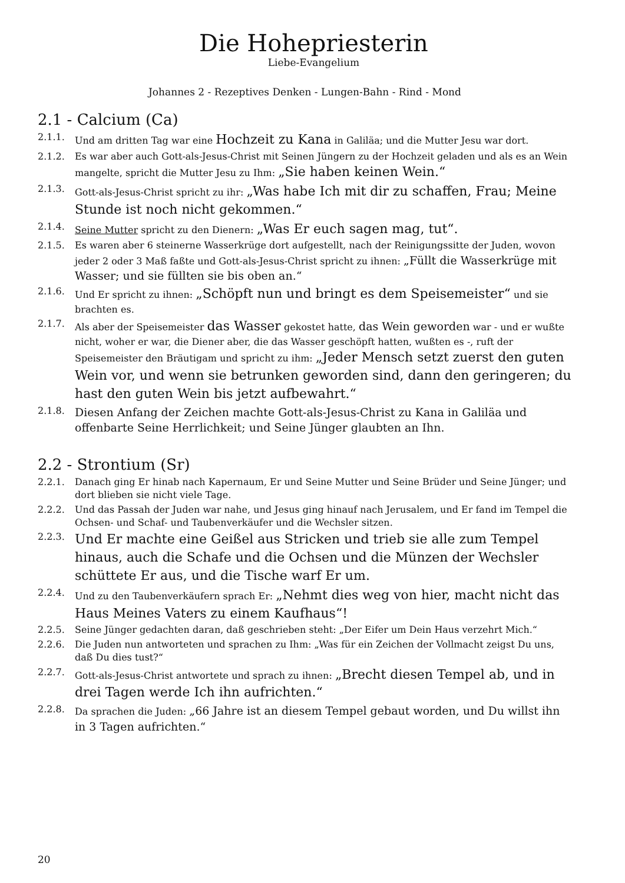Die Hohepriesterin
Liebe-Evangelium
Johannes 2 - Rezeptives Denken - Lungen-Bahn - Rind - Mond
2.1 - Calcium (Ca)
2.1.1. Und am dritten Tag war eine Hochzeit zu Kana in Galiläa; und die Mutter Jesu war dort.
2.1.2. Es war aber auch Gott-als-Jesus-Christ mit Seinen Jüngern zu der Hochzeit geladen und als es an Wein mangelte, spricht die Mutter Jesu zu Ihm: „Sie haben keinen Wein.“
2.1.3. Gott-als-Jesus-Christ spricht zu ihr: „Was habe Ich mit dir zu schaffen, Frau; Meine Stunde ist noch nicht gekommen.“
2.1.4. Seine Mutter spricht zu den Dienern: „Was Er euch sagen mag, tut“.
2.1.5. Es waren aber 6 steinerne Wasserkrüge dort aufgestellt, nach der Reinigungssitte der Juden, wovon jeder 2 oder 3 Maß faßte und Gott-als-Jesus-Christ spricht zu ihnen: „Füllt die Wasserkrüge mit Wasser; und sie füllten sie bis oben an.“
2.1.6. Und Er spricht zu ihnen: „Schöpft nun und bringt es dem Speisemeister“ und sie brachten es.
2.1.7. Als aber der Speisemeister das Wasser gekostet hatte, das Wein geworden war - und er wußte nicht, woher er war, die Diener aber, die das Wasser geschöpft hatten, wußten es -, ruft der Speisemeister den Bräutigam und spricht zu ihm: „Jeder Mensch setzt zuerst den guten Wein vor, und wenn sie betrunken geworden sind, dann den geringeren; du hast den guten Wein bis jetzt aufbewahrt.“
2.1.8. Diesen Anfang der Zeichen machte Gott-als-Jesus-Christ zu Kana in Galiläa und offenbarte Seine Herrlichkeit; und Seine Jünger glaubten an Ihn.
2.2 - Strontium (Sr)
2.2.1. Danach ging Er hinab nach Kapernaum, Er und Seine Mutter und Seine Brüder und Seine Jünger; und dort blieben sie nicht viele Tage.
2.2.2. Und das Passah der Juden war nahe, und Jesus ging hinauf nach Jerusalem, und Er fand im Tempel die Ochsen- und Schaf- und Taubenverkäufer und die Wechsler sitzen.
2.2.3. Und Er machte eine Geißel aus Stricken und trieb sie alle zum Tempel hinaus, auch die Schafe und die Ochsen und die Münzen der Wechsler schüttete Er aus, und die Tische warf Er um.
2.2.4. Und zu den Taubenverkäufern sprach Er: „Nehmt dies weg von hier, macht nicht das Haus Meines Vaters zu einem Kaufhaus“!
2.2.5. Seine Jünger gedachten daran, daß geschrieben steht: „Der Eifer um Dein Haus verzehrt Mich.“
2.2.6. Die Juden nun antworteten und sprachen zu Ihm: „Was für ein Zeichen der Vollmacht zeigst Du uns, daß Du dies tust?“
2.2.7. Gott-als-Jesus-Christ antwortete und sprach zu ihnen: „Brecht diesen Tempel ab, und in drei Tagen werde Ich ihn aufrichten.“
2.2.8. Da sprachen die Juden: „66 Jahre ist an diesem Tempel gebaut worden, und Du willst ihn in 3 Tagen aufrichten.“
20